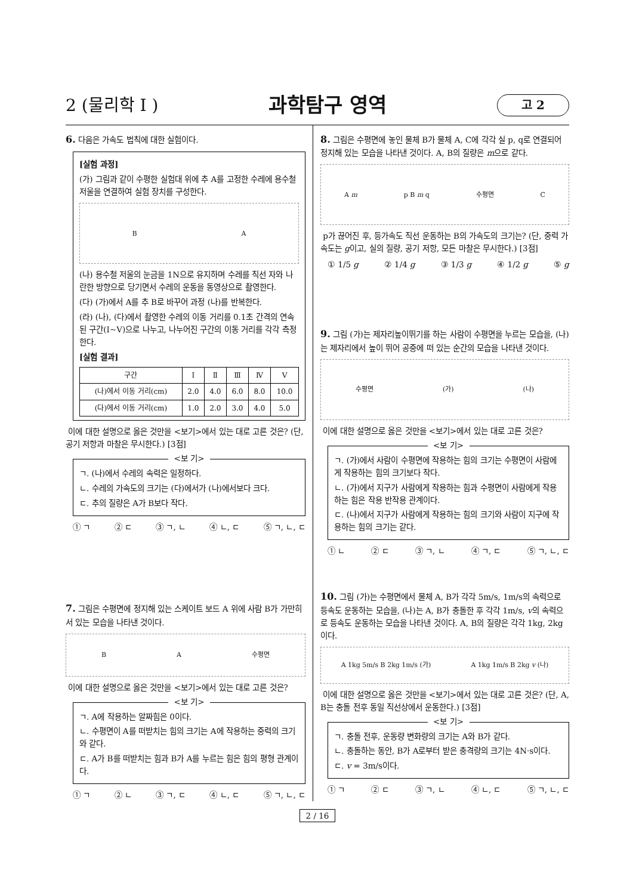2 (물리학 I )
과학탐구 영역
고 2
6. 다음은 가속도 법칙에 대한 실험이다.
[실험 과정]
(가) 그림과 같이 수평한 실험대 위에 추 A를 고정한 수레에 용수철 저울을 연결하여 실험 장치를 구성한다.
B A
(나) 용수철 저울의 눈금을 1N으로 유지하며 수레를 직선 자와 나란한 방향으로 당기면서 수레의 운동을 동영상으로 촬영한다.
(다) (가)에서 A를 추 B로 바꾸어 과정 (나)를 반복한다.
(라) (나), (다)에서 촬영한 수레의 이동 거리를 0.1초 간격의 연속된 구간(Ⅰ~Ⅴ)으로 나누고, 나누어진 구간의 이동 거리를 각각 측정한다.
[실험 결과]
| 구간 | Ⅰ | Ⅱ | Ⅲ | Ⅳ | Ⅴ |
| --- | --- | --- | --- | --- | --- |
| (나)에서 이동 거리(cm) | 2.0 | 4.0 | 6.0 | 8.0 | 10.0 |
| (다)에서 이동 거리(cm) | 1.0 | 2.0 | 3.0 | 4.0 | 5.0 |
이에 대한 설명으로 옳은 것만을 <보기>에서 있는 대로 고른 것은? (단, 공기 저항과 마찰은 무시한다.) [3점]
<보 기>
ㄱ. (나)에서 수레의 속력은 일정하다.
ㄴ. 수레의 가속도의 크기는 (다)에서가 (나)에서보다 크다.
ㄷ. 추의 질량은 A가 B보다 작다.
① ㄱ ② ㄷ ③ ㄱ, ㄴ ④ ㄴ, ㄷ ⑤ ㄱ, ㄴ, ㄷ
7. 그림은 수평면에 정지해 있는 스케이트 보드 A 위에 사람 B가 가만히 서 있는 모습을 나타낸 것이다.
B A 수평면
이에 대한 설명으로 옳은 것만을 <보기>에서 있는 대로 고른 것은?
<보 기>
ㄱ. A에 작용하는 알짜힘은 0이다.
ㄴ. 수평면이 A를 떠받치는 힘의 크기는 A에 작용하는 중력의 크기와 같다.
ㄷ. A가 B를 떠받치는 힘과 B가 A를 누르는 힘은 힘의 평형 관계이다.
① ㄱ ② ㄴ ③ ㄱ, ㄷ ④ ㄴ, ㄷ ⑤ ㄱ, ㄴ, ㄷ
8. 그림은 수평면에 놓인 물체 B가 물체 A, C에 각각 실 p, q로 연결되어 정지해 있는 모습을 나타낸 것이다. A, B의 질량은 m으로 같다.
A m p B m q 수평면 C
p가 끊어진 후, 등가속도 직선 운동하는 B의 가속도의 크기는? (단, 중력 가속도는 g이고, 실의 질량, 공기 저항, 모든 마찰은 무시한다.) [3점]
① 1/5 g ② 1/4 g ③ 1/3 g ④ 1/2 g ⑤ g
9. 그림 (가)는 제자리높이뛰기를 하는 사람이 수평면을 누르는 모습을, (나)는 제자리에서 높이 뛰어 공중에 떠 있는 순간의 모습을 나타낸 것이다.
수평면 (가) (나)
이에 대한 설명으로 옳은 것만을 <보기>에서 있는 대로 고른 것은?
<보 기>
ㄱ. (가)에서 사람이 수평면에 작용하는 힘의 크기는 수평면이 사람에게 작용하는 힘의 크기보다 작다.
ㄴ. (가)에서 지구가 사람에게 작용하는 힘과 수평면이 사람에게 작용하는 힘은 작용 반작용 관계이다.
ㄷ. (나)에서 지구가 사람에게 작용하는 힘의 크기와 사람이 지구에 작용하는 힘의 크기는 같다.
① ㄴ ② ㄷ ③ ㄱ, ㄴ ④ ㄱ, ㄷ ⑤ ㄱ, ㄴ, ㄷ
10. 그림 (가)는 수평면에서 물체 A, B가 각각 5m/s, 1m/s의 속력으로 등속도 운동하는 모습을, (나)는 A, B가 충돌한 후 각각 1m/s, v의 속력으로 등속도 운동하는 모습을 나타낸 것이다. A, B의 질량은 각각 1kg, 2kg이다.
A 1kg 5m/s B 2kg 1m/s (가) A 1kg 1m/s B 2kg v (나)
이에 대한 설명으로 옳은 것만을 <보기>에서 있는 대로 고른 것은? (단, A, B는 충돌 전후 동일 직선상에서 운동한다.) [3점]
<보 기>
ㄱ. 충돌 전후, 운동량 변화량의 크기는 A와 B가 같다.
ㄴ. 충돌하는 동안, B가 A로부터 받은 충격량의 크기는 4N·s이다.
ㄷ. v = 3m/s이다.
① ㄱ ② ㄷ ③ ㄱ, ㄴ ④ ㄴ, ㄷ ⑤ ㄱ, ㄴ, ㄷ
2 / 16